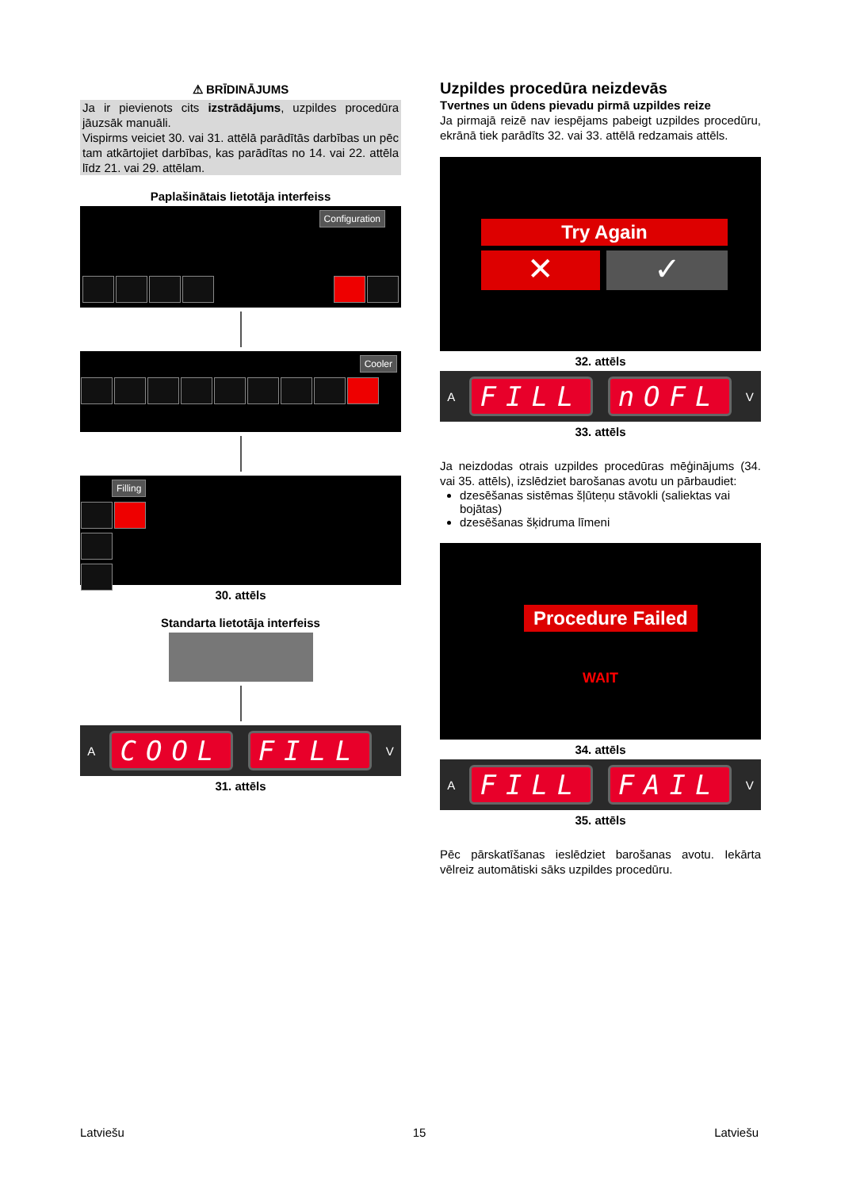⚠ BRĪDINĀJUMS
Ja ir pievienots cits izstrādājums, uzpildes procedūra jāuzsāk manuāli.
Vispirms veiciet 30. vai 31. attēlā parādītās darbības un pēc tam atkārtojiet darbības, kas parādītas no 14. vai 22. attēla līdz 21. vai 29. attēlam.
Paplašinātais lietotāja interfeiss
Configuration
Cooler
Filling
30. attēls
Standarta lietotāja interfeiss
A COOL FILL V
31. attēls
Uzpildes procedūra neizdevās
Tvertnes un ūdens pievadu pirmā uzpildes reize
Ja pirmajā reizē nav iespējams pabeigt uzpildes procedūru, ekrānā tiek parādīts 32. vai 33. attēlā redzamais attēls.
Try Again
✕ ✓
32. attēls
A FILL nOFL V
33. attēls
Ja neizdodas otrais uzpildes procedūras mēģinājums (34. vai 35. attēls), izslēdziet barošanas avotu un pārbaudiet:
dzesēšanas sistēmas šļūteņu stāvokli (saliektas vai bojātas)
dzesēšanas šķidruma līmeni
Procedure Failed
WAIT
34. attēls
A FILL FAIL V
35. attēls
Pēc pārskatīšanas ieslēdziet barošanas avotu. Iekārta vēlreiz automātiski sāks uzpildes procedūru.
Latviešu 15 Latviešu